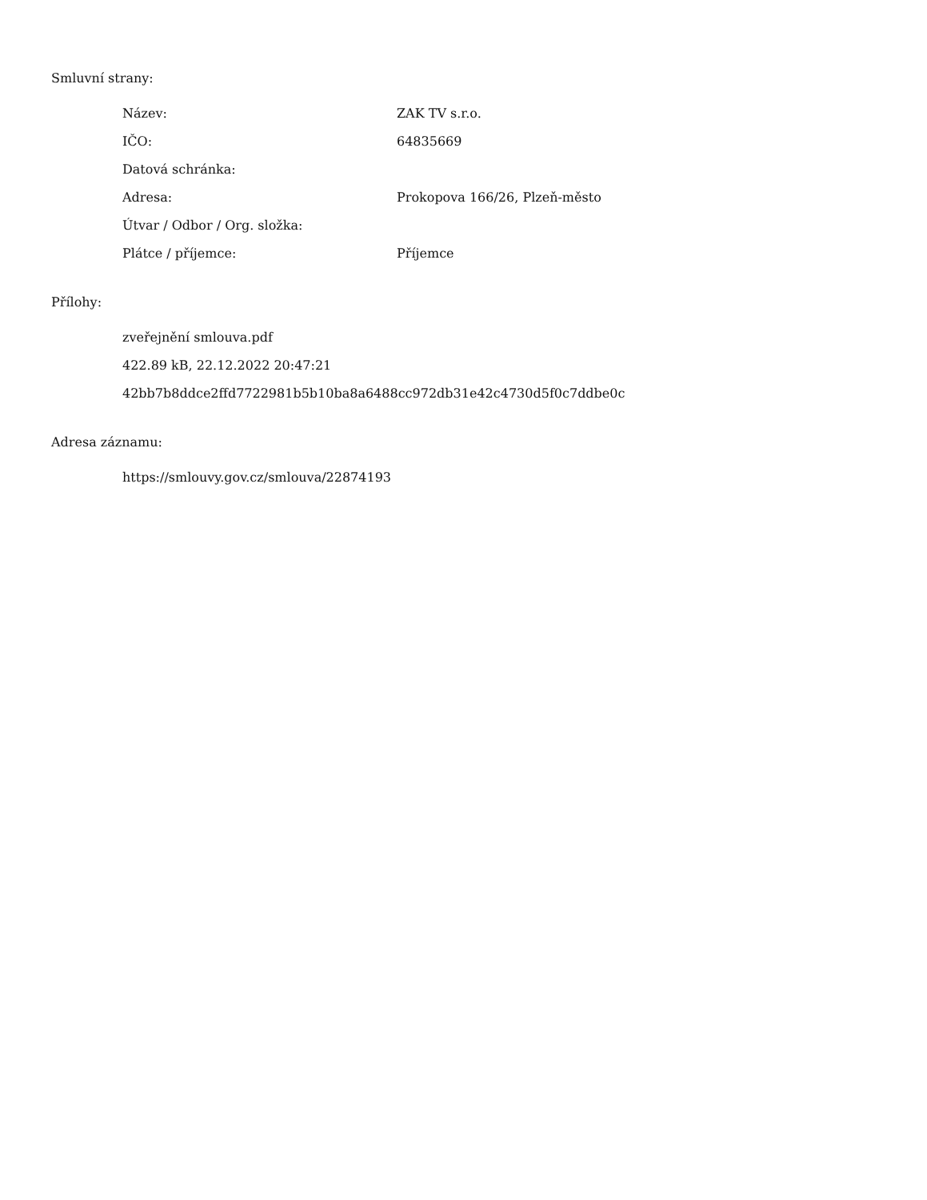Smluvní strany:
| Název: | ZAK TV s.r.o. |
| IČO: | 64835669 |
| Datová schránka: | |
| Adresa: | Prokopova 166/26, Plzeň-město |
| Útvar / Odbor / Org. složka: | |
| Plátce / příjemce: | Příjemce |
Přílohy:
zveřejnění smlouva.pdf
422.89 kB, 22.12.2022 20:47:21
42bb7b8ddce2ffd7722981b5b10ba8a6488cc972db31e42c4730d5f0c7ddbe0c
Adresa záznamu:
https://smlouvy.gov.cz/smlouva/22874193